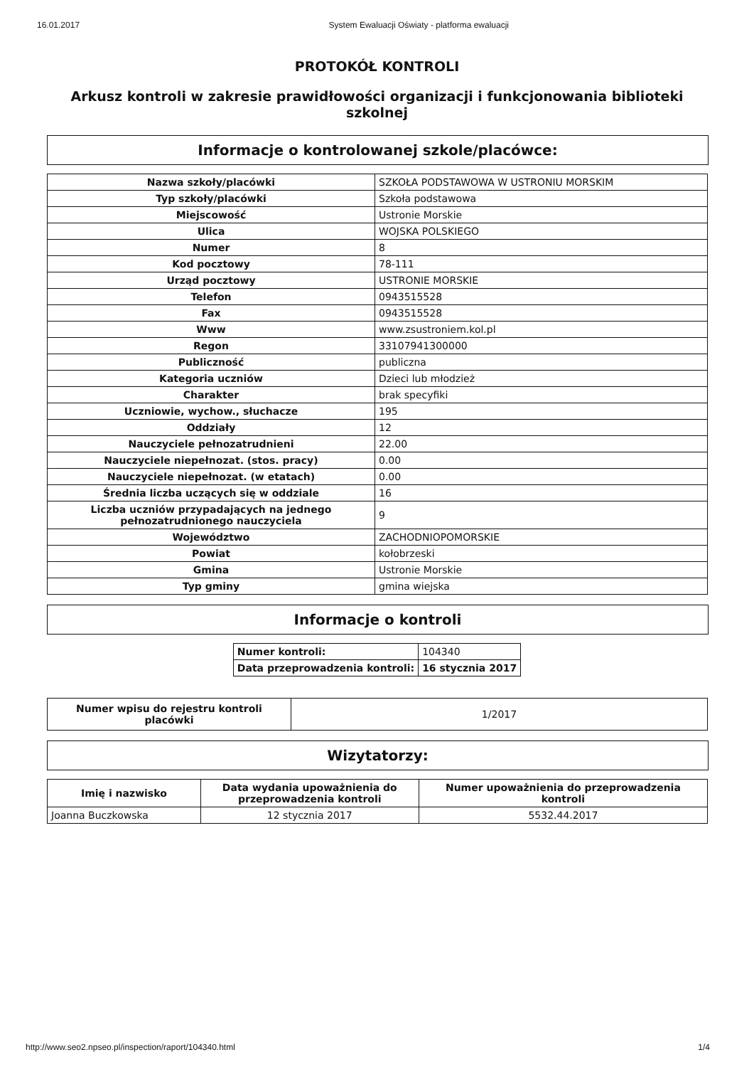16.01.2017 System Ewaluacji Oświaty - platforma ewaluacji
PROTOKÓŁ KONTROLI
Arkusz kontroli w zakresie prawidłowości organizacji i funkcjonowania biblioteki szkolnej
Informacje o kontrolowanej szkole/placówce:
| Nazwa szkoły/placówki | SZKOŁA PODSTAWOWA W USTRONIU MORSKIM |
| Typ szkoły/placówki | Szkoła podstawowa |
| Miejscowość | Ustronie Morskie |
| Ulica | WOJSKA POLSKIEGO |
| Numer | 8 |
| Kod pocztowy | 78-111 |
| Urząd pocztowy | USTRONIE MORSKIE |
| Telefon | 0943515528 |
| Fax | 0943515528 |
| Www | www.zsustroniem.kol.pl |
| Regon | 33107941300000 |
| Publiczność | publiczna |
| Kategoria uczniów | Dzieci lub młodzież |
| Charakter | brak specyfiki |
| Uczniowie, wychow., słuchacze | 195 |
| Oddziały | 12 |
| Nauczyciele pełnozatrudnieni | 22.00 |
| Nauczyciele niepełnozat. (stos. pracy) | 0.00 |
| Nauczyciele niepełnozat. (w etatach) | 0.00 |
| Średnia liczba uczących się w oddziale | 16 |
| Liczba uczniów przypadających na jednego pełnozatrudnionego nauczyciela | 9 |
| Województwo | ZACHODNIOPOMORSKIE |
| Powiat | kołobrzeski |
| Gmina | Ustronie Morskie |
| Typ gminy | gmina wiejska |
Informacje o kontroli
| Numer kontroli: | 104340 |
| Data przeprowadzenia kontroli: | 16 stycznia 2017 |
| Numer wpisu do rejestru kontroli placówki | 1/2017 |
Wizytatorzy:
| Imię i nazwisko | Data wydania upoważnienia do przeprowadzenia kontroli | Numer upoważnienia do przeprowadzenia kontroli |
| --- | --- | --- |
| Joanna Buczkowska | 12 stycznia 2017 | 5532.44.2017 |
http://www.seo2.npseo.pl/inspection/raport/104340.html 1/4